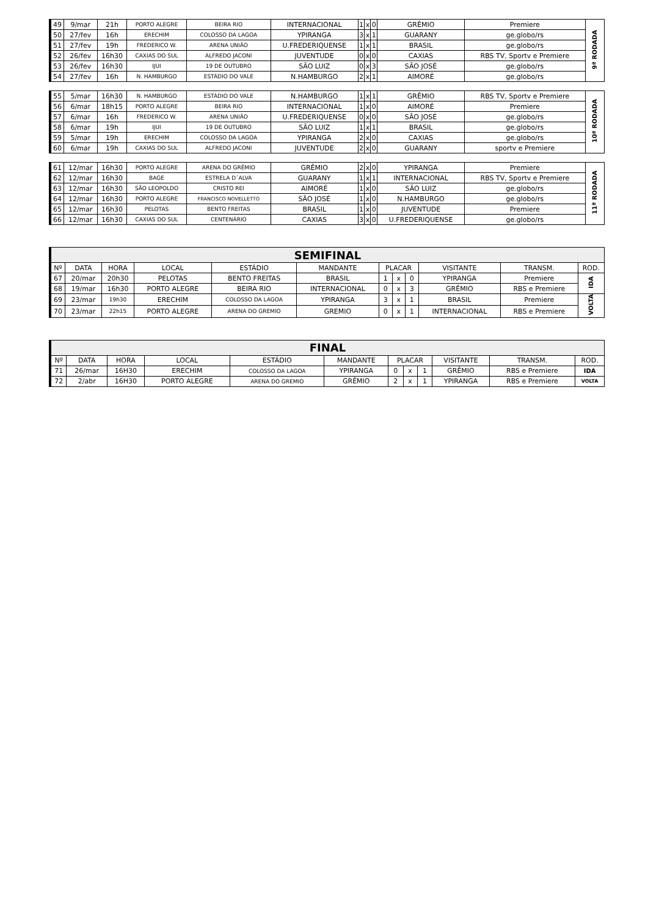| 49 | 9/mar | 21h | PORTO ALEGRE | BEIRA RIO | INTERNACIONAL | 1 | x | 0 | GRÊMIO | Premiere | 9ª RODADA |
| 50 | 27/fev | 16h | ERECHIM | COLOSSO DA LAGOA | YPIRANGA | 3 | x | 1 | GUARANY | ge.globo/rs | |
| 51 | 27/fev | 19h | FREDERICO W. | ARENA UNIÃO | U.FREDERIQUENSE | 1 | x | 1 | BRASIL | ge.globo/rs | |
| 52 | 26/fev | 16h30 | CAXIAS DO SUL | ALFREDO JACONI | JUVENTUDE | 0 | x | 0 | CAXIAS | RBS TV, Sportv e Premiere | |
| 53 | 26/fev | 16h30 | IJUI | 19 DE OUTUBRO | SÃO LUIZ | 0 | x | 3 | SÃO JOSÉ | ge.globo/rs | |
| 54 | 27/fev | 16h | N. HAMBURGO | ESTÁDIO DO VALE | N.HAMBURGO | 2 | x | 1 | AIMORÉ | ge.globo/rs | |
| 55 | 5/mar | 16h30 | N. HAMBURGO | ESTÁDIO DO VALE | N.HAMBURGO | 1 | x | 1 | GRÊMIO | RBS TV, Sportv e Premiere | 10ª RODADA |
| 56 | 6/mar | 18h15 | PORTO ALEGRE | BEIRA RIO | INTERNACIONAL | 1 | x | 0 | AIMORÉ | Premiere | |
| 57 | 6/mar | 16h | FREDERICO W. | ARENA UNIÃO | U.FREDERIQUENSE | 0 | x | 0 | SÃO JOSÉ | ge.globo/rs | |
| 58 | 6/mar | 19h | IJUI | 19 DE OUTUBRO | SÃO LUIZ | 1 | x | 1 | BRASIL | ge.globo/rs | |
| 59 | 5/mar | 19h | ERECHIM | COLOSSO DA LAGOA | YPIRANGA | 2 | x | 0 | CAXIAS | ge.globo/rs | |
| 60 | 6/mar | 19h | CAXIAS DO SUL | ALFREDO JACONI | JUVENTUDE | 2 | x | 0 | GUARANY | sportv e Premiere | |
| 61 | 12/mar | 16h30 | PORTO ALEGRE | ARENA DO GRÊMIO | GRÊMIO | 2 | x | 0 | YPIRANGA | Premiere | 11ª RODADA |
| 62 | 12/mar | 16h30 | BAGE | ESTRELA D´ALVA | GUARANY | 1 | x | 1 | INTERNACIONAL | RBS TV, Sportv e Premiere | |
| 63 | 12/mar | 16h30 | SÃO LEOPOLDO | CRISTO REI | AIMORÉ | 1 | x | 0 | SÃO LUIZ | ge.globo/rs | |
| 64 | 12/mar | 16h30 | PORTO ALEGRE | FRANCISCO NOVELLETTO | SÃO JOSÉ | 1 | x | 0 | N.HAMBURGO | ge.globo/rs | |
| 65 | 12/mar | 16h30 | PELOTAS | BENTO FREITAS | BRASIL | 1 | x | 0 | JUVENTUDE | Premiere | |
| 66 | 12/mar | 16h30 | CAXIAS DO SUL | CENTENÁRIO | CAXIAS | 3 | x | 0 | U.FREDERIQUENSE | ge.globo/rs | |
| SEMIFINAL | | | | | | | | | | | |
| --- | --- | --- | --- | --- | --- | --- | --- | --- | --- | --- | --- |
| Nº | DATA | HORA | LOCAL | ESTÁDIO | MANDANTE | PLACAR | | | VISITANTE | TRANSM. | ROD. |
| 67 | 20/mar | 20h30 | PELOTAS | BENTO FREITAS | BRASIL | 1 | x | 0 | YPIRANGA | Premiere | IDA |
| 68 | 19/mar | 16h30 | PORTO ALEGRE | BEIRA RIO | INTERNACIONAL | 0 | x | 3 | GRÊMIO | RBS e Premiere | |
| 69 | 23/mar | 19h30 | ERECHIM | COLOSSO DA LAGOA | YPIRANGA | 3 | x | 1 | BRASIL | Premiere | VOLTA |
| 70 | 23/mar | 22h15 | PORTO ALEGRE | ARENA DO GREMIO | GREMIO | 0 | x | 1 | INTERNACIONAL | RBS e Premiere | |
| FINAL | | | | | | | | | | | |
| --- | --- | --- | --- | --- | --- | --- | --- | --- | --- | --- | --- |
| Nº | DATA | HORA | LOCAL | ESTÁDIO | MANDANTE | PLACAR | | | VISITANTE | TRANSM. | ROD. |
| 71 | 26/mar | 16H30 | ERECHIM | COLOSSO DA LAGOA | YPIRANGA | 0 | x | 1 | GRÊMIO | RBS e Premiere | IDA |
| 72 | 2/abr | 16H30 | PORTO ALEGRE | ARENA DO GREMIO | GRÊMIO | 2 | x | 1 | YPIRANGA | RBS e Premiere | VOLTA |